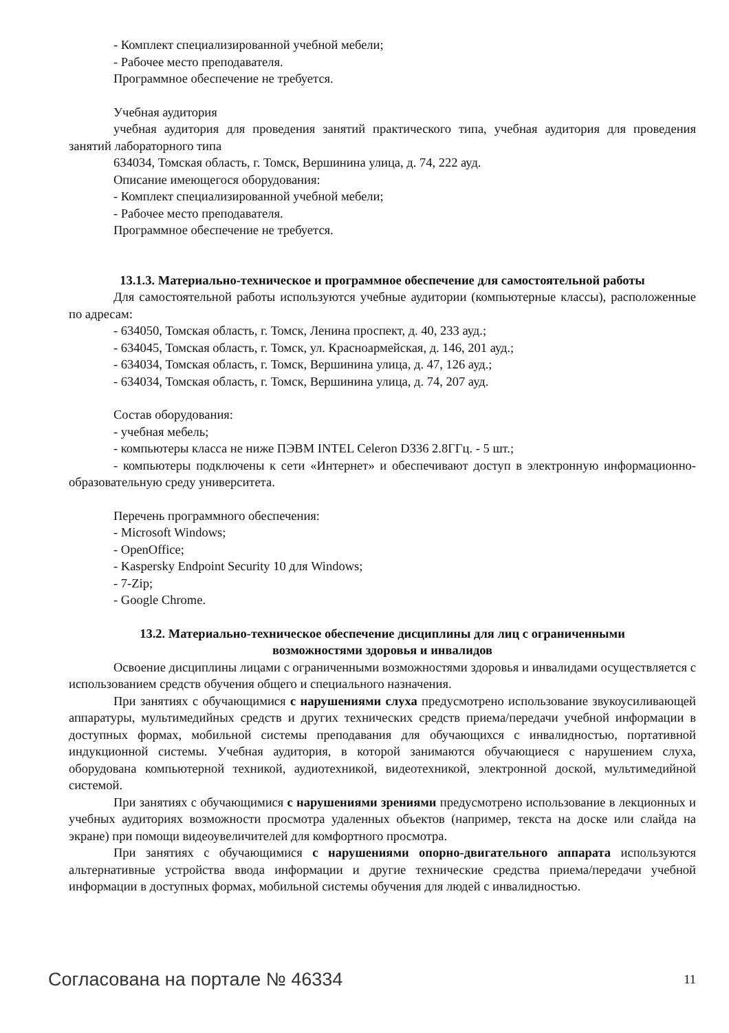- Комплект специализированной учебной мебели;
- Рабочее место преподавателя.
Программное обеспечение не требуется.
Учебная аудитория
учебная аудитория для проведения занятий практического типа, учебная аудитория для проведения занятий лабораторного типа
634034, Томская область, г. Томск, Вершинина улица, д. 74, 222 ауд.
Описание имеющегося оборудования:
- Комплект специализированной учебной мебели;
- Рабочее место преподавателя.
Программное обеспечение не требуется.
13.1.3. Материально-техническое и программное обеспечение для самостоятельной работы
Для самостоятельной работы используются учебные аудитории (компьютерные классы), расположенные по адресам:
- 634050, Томская область, г. Томск, Ленина проспект, д. 40, 233 ауд.;
- 634045, Томская область, г. Томск, ул. Красноармейская, д. 146, 201 ауд.;
- 634034, Томская область, г. Томск, Вершинина улица, д. 47, 126 ауд.;
- 634034, Томская область, г. Томск, Вершинина улица, д. 74, 207 ауд.
Состав оборудования:
- учебная мебель;
- компьютеры класса не ниже ПЭВМ INTEL Celeron D336 2.8ГГц. - 5 шт.;
- компьютеры подключены к сети «Интернет» и обеспечивают доступ в электронную информационно-образовательную среду университета.
Перечень программного обеспечения:
- Microsoft Windows;
- OpenOffice;
- Kaspersky Endpoint Security 10 для Windows;
- 7-Zip;
- Google Chrome.
13.2. Материально-техническое обеспечение дисциплины для лиц с ограниченными
возможностями здоровья и инвалидов
Освоение дисциплины лицами с ограниченными возможностями здоровья и инвалидами осуществляется с использованием средств обучения общего и специального назначения.
При занятиях с обучающимися с нарушениями слуха предусмотрено использование звукоусиливающей аппаратуры, мультимедийных средств и других технических средств приема/передачи учебной информации в доступных формах, мобильной системы преподавания для обучающихся с инвалидностью, портативной индукционной системы. Учебная аудитория, в которой занимаются обучающиеся с нарушением слуха, оборудована компьютерной техникой, аудиотехникой, видеотехникой, электронной доской, мультимедийной системой.
При занятиях с обучающимися с нарушениями зрениями предусмотрено использование в лекционных и учебных аудиториях возможности просмотра удаленных объектов (например, текста на доске или слайда на экране) при помощи видеоувеличителей для комфортного просмотра.
При занятиях с обучающимися с нарушениями опорно-двигательного аппарата используются альтернативные устройства ввода информации и другие технические средства приема/передачи учебной информации в доступных формах, мобильной системы обучения для людей с инвалидностью.
Согласована на портале № 46334 11